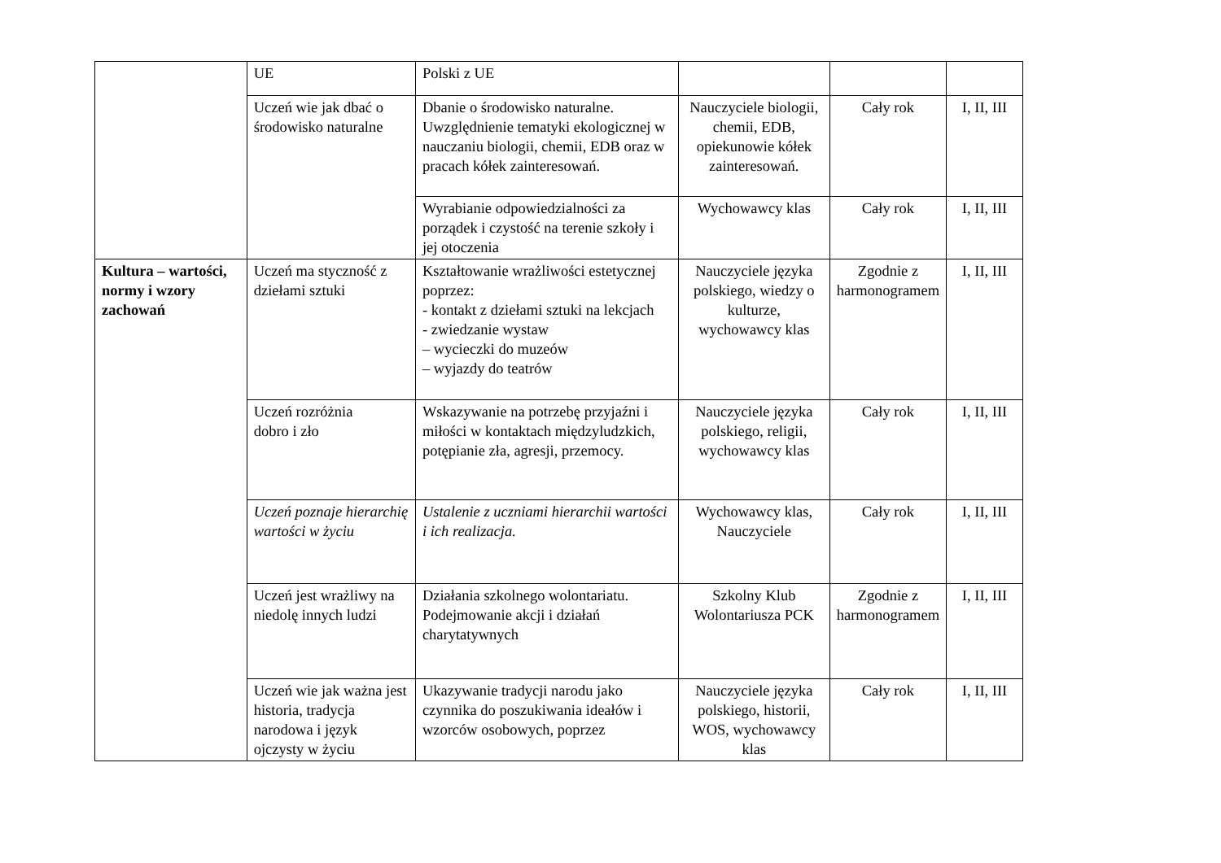| | UE | Polski z UE | | | |
| | Uczeń wie jak dbać o środowisko naturalne | Dbanie o środowisko naturalne. Uwzględnienie tematyki ekologicznej w nauczaniu biologii, chemii, EDB oraz w pracach kółek zainteresowań. | Nauczyciele biologii, chemii, EDB, opiekunowie kółek zainteresowań. | Cały rok | I, II, III |
| | | Wyrabianie odpowiedzialności za porządek i czystość na terenie szkoły i jej otoczenia | Wychowawcy klas | Cały rok | I, II, III |
| Kultura – wartości, normy i wzory zachowań | Uczeń ma styczność z dziełami sztuki | Kształtowanie wrażliwości estetycznej poprzez: - kontakt z dziełami sztuki na lekcjach - zwiedzanie wystaw – wycieczki do muzeów – wyjazdy do teatrów | Nauczyciele języka polskiego, wiedzy o kulturze, wychowawcy klas | Zgodnie z harmonogramem | I, II, III |
| | Uczeń rozróżnia dobro i zło | Wskazywanie na potrzebę przyjaźni i miłości w kontaktach międzyludzkich, potępianie zła, agresji, przemocy. | Nauczyciele języka polskiego, religii, wychowawcy klas | Cały rok | I, II, III |
| | Uczeń poznaje hierarchię wartości w życiu | Ustalenie z uczniami hierarchii wartości i ich realizacja. | Wychowawcy klas, Nauczyciele | Cały rok | I, II, III |
| | Uczeń jest wrażliwy na niedolę innych ludzi | Działania szkolnego wolontariatu. Podejmowanie akcji i działań charytatywnych | Szkolny Klub Wolontariusza PCK | Zgodnie z harmonogramem | I, II, III |
| | Uczeń wie jak ważna jest historia, tradycja narodowa i język ojczysty w życiu | Ukazywanie tradycji narodu jako czynnika do poszukiwania ideałów i wzorców osobowych, poprzez | Nauczyciele języka polskiego, historii, WOS, wychowawcy klas | Cały rok | I, II, III |